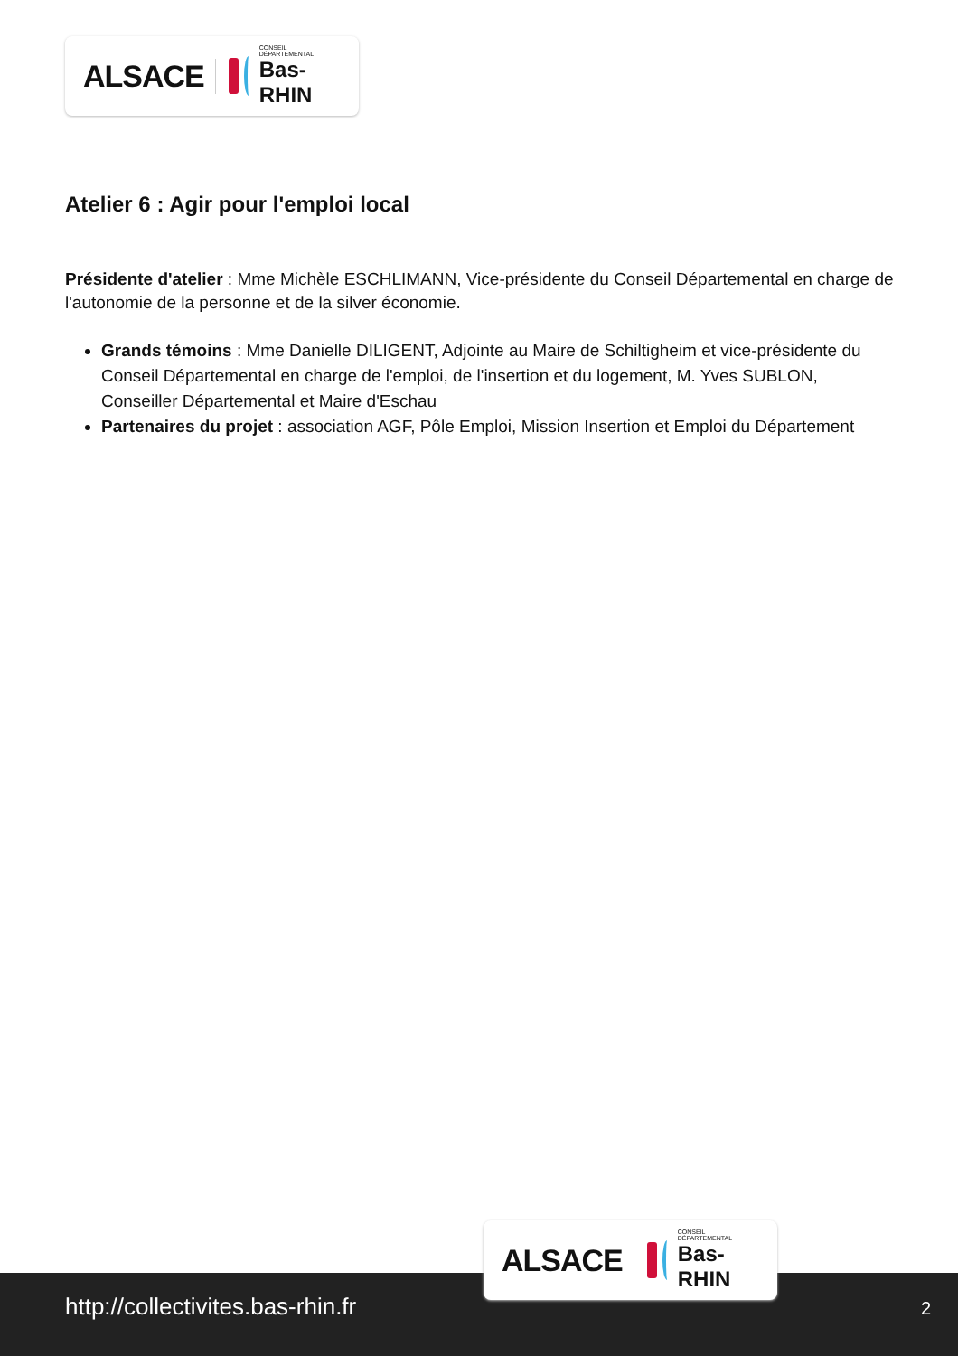ALSACE CONSEIL DÉPARTEMENTAL
Bas-RHIN
Atelier 6 : Agir pour l'emploi local
Présidente d'atelier : Mme Michèle ESCHLIMANN, Vice-présidente du Conseil Départemental en charge de l'autonomie de la personne et de la silver économie.
Grands témoins : Mme Danielle DILIGENT, Adjointe au Maire de Schiltigheim et vice-présidente du Conseil Départemental en charge de l'emploi, de l'insertion et du logement, M. Yves SUBLON, Conseiller Départemental et Maire d'Eschau
Partenaires du projet : association AGF, Pôle Emploi, Mission Insertion et Emploi du Département
http://collectivites.bas-rhin.fr 2
ALSACE CONSEIL DÉPARTEMENTAL
Bas-RHIN